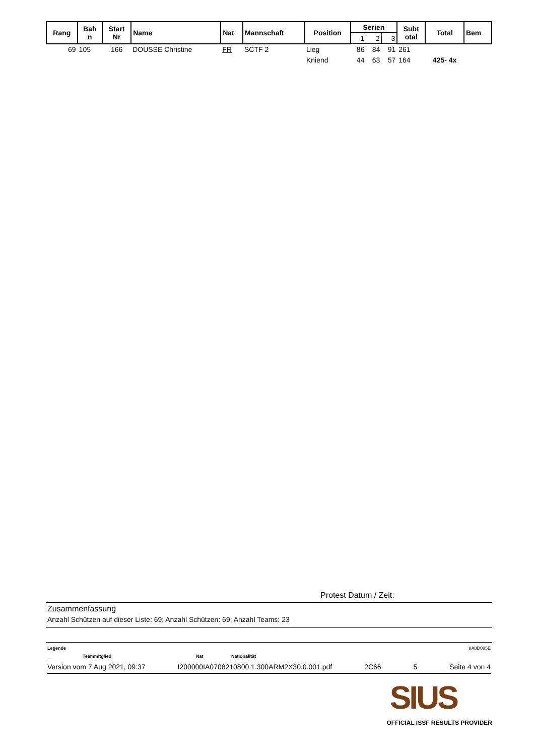| Rang | Bah n | Start Nr | Name | Nat | Mannschaft | Position | Serien | | | Subt otal | Total | Bem |
| --- | --- | --- | --- | --- | --- | --- | --- | --- | --- | --- | --- | --- |
| | | | | | | | 1 | 2 | 3 | | | |
| 69 | 105 | 166 | DOUSSE Christine | FR | SCTF 2 | Lieg | 86 | 84 | 91 | 261 | | |
| | | | | | | Kniend | 44 | 63 | 57 | 164 | 425- 4x | |
Protest Datum / Zeit:
Zusammenfassung
Anzahl Schützen auf dieser Liste: 69; Anzahl Schützen: 69; Anzahl Teams: 23
Legende 8A8D085E
__ Teammitglied Nat Nationalität
Version vom 7 Aug 2021, 09:37 I200000IA0708210800.1.300ARM2X30.0.001.pdf 2C66 5 Seite 4 von 4
SIUS
OFFICIAL ISSF RESULTS PROVIDER